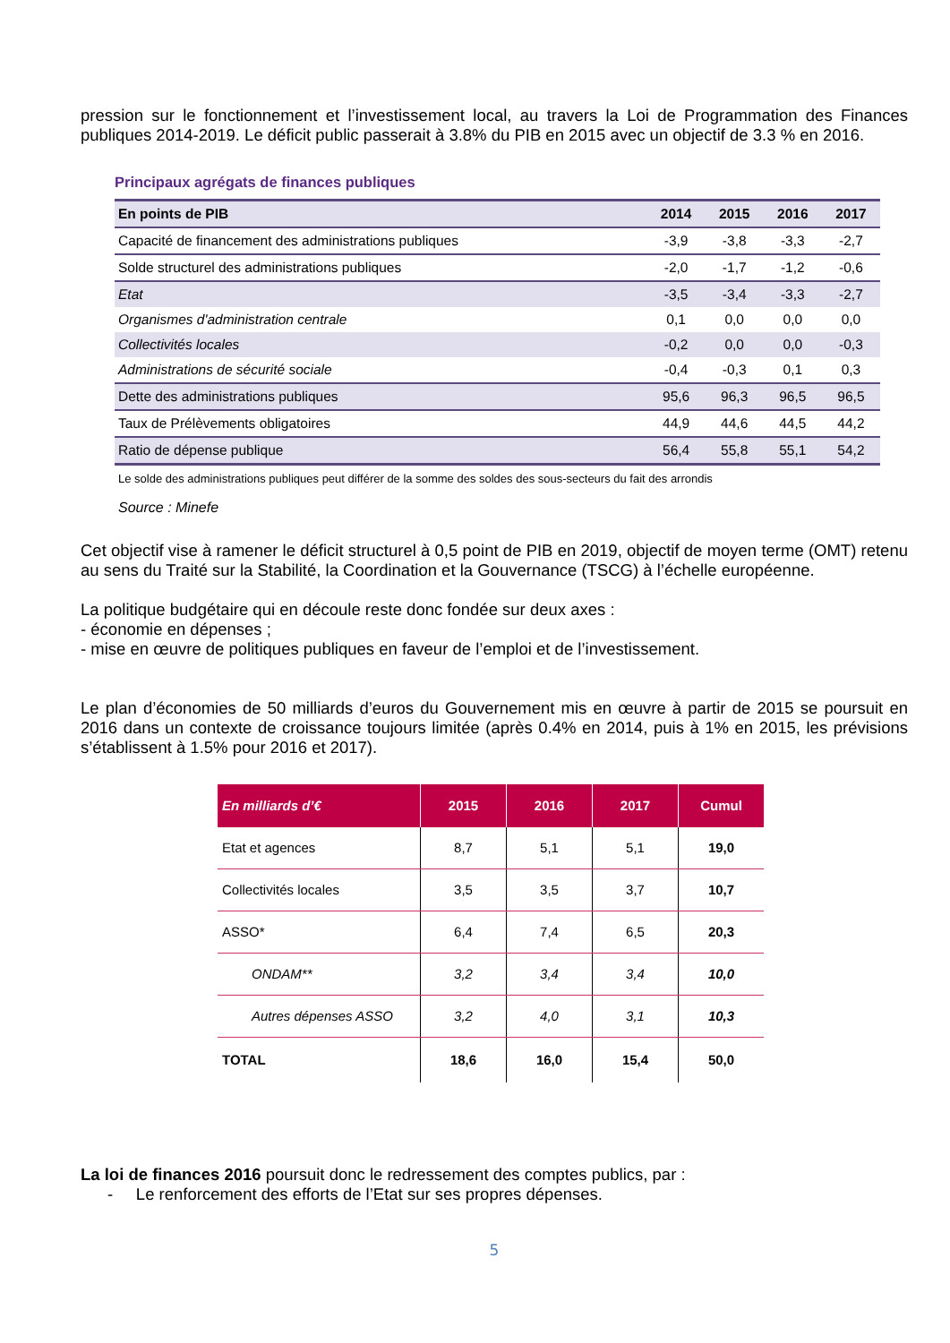pression sur le fonctionnement et l’investissement local, au travers la Loi de Programmation des Finances publiques 2014-2019. Le déficit public passerait à 3.8% du PIB en 2015 avec un objectif de 3.3 % en 2016.
Principaux agrégats de finances publiques
| En points de PIB | 2014 | 2015 | 2016 | 2017 |
| --- | --- | --- | --- | --- |
| Capacité de financement des administrations publiques | -3,9 | -3,8 | -3,3 | -2,7 |
| Solde structurel des administrations publiques | -2,0 | -1,7 | -1,2 | -0,6 |
| Etat | -3,5 | -3,4 | -3,3 | -2,7 |
| Organismes d'administration centrale | 0,1 | 0,0 | 0,0 | 0,0 |
| Collectivités locales | -0,2 | 0,0 | 0,0 | -0,3 |
| Administrations de sécurité sociale | -0,4 | -0,3 | 0,1 | 0,3 |
| Dette des administrations publiques | 95,6 | 96,3 | 96,5 | 96,5 |
| Taux de Prélèvements obligatoires | 44,9 | 44,6 | 44,5 | 44,2 |
| Ratio de dépense publique | 56,4 | 55,8 | 55,1 | 54,2 |
Le solde des administrations publiques peut différer de la somme des soldes des sous-secteurs du fait des arrondis
Source : Minefe
Cet objectif vise à ramener le déficit structurel à 0,5 point de PIB en 2019, objectif de moyen terme (OMT) retenu au sens du Traité sur la Stabilité, la Coordination et la Gouvernance (TSCG) à l’échelle européenne.
La politique budgétaire qui en découle reste donc fondée sur deux axes :
- économie en dépenses ;
- mise en œuvre de politiques publiques en faveur de l’emploi et de l’investissement.
Le plan d’économies de 50 milliards d’euros du Gouvernement mis en œuvre à partir de 2015 se poursuit en 2016 dans un contexte de croissance toujours limitée (après 0.4% en 2014, puis à 1% en 2015, les prévisions s’établissent à 1.5% pour 2016 et 2017).
| En milliards d’€ | 2015 | 2016 | 2017 | Cumul |
| --- | --- | --- | --- | --- |
| Etat et agences | 8,7 | 5,1 | 5,1 | 19,0 |
| Collectivités locales | 3,5 | 3,5 | 3,7 | 10,7 |
| ASSO* | 6,4 | 7,4 | 6,5 | 20,3 |
| ONDAM** | 3,2 | 3,4 | 3,4 | 10,0 |
| Autres dépenses ASSO | 3,2 | 4,0 | 3,1 | 10,3 |
| TOTAL | 18,6 | 16,0 | 15,4 | 50,0 |
La loi de finances 2016 poursuit donc le redressement des comptes publics, par :
- Le renforcement des efforts de l’Etat sur ses propres dépenses.
5